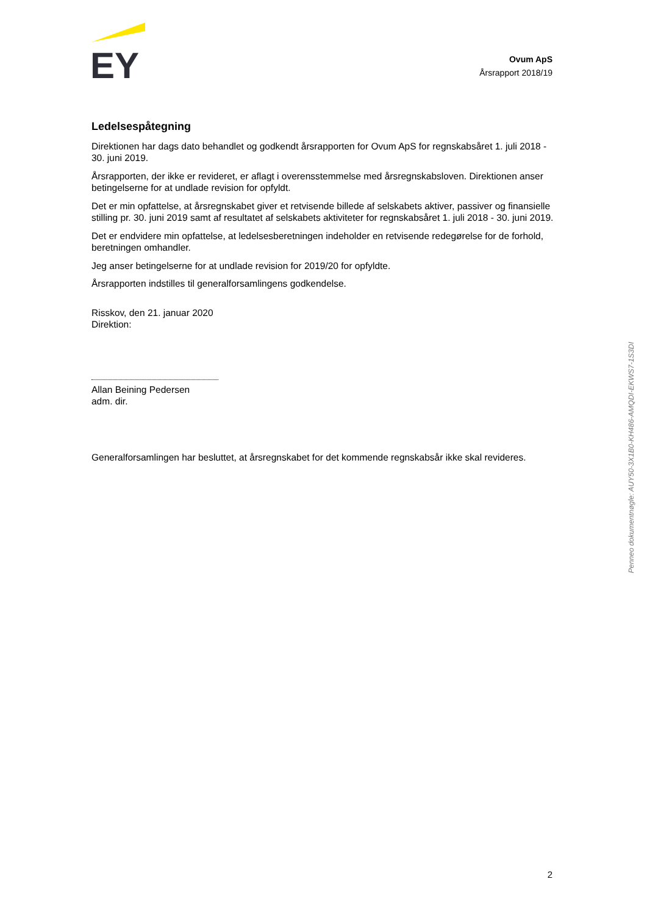EY
Ovum ApS
Årsrapport 2018/19
Ledelsespåtegning
Direktionen har dags dato behandlet og godkendt årsrapporten for Ovum ApS for regnskabsåret 1. juli 2018 - 30. juni 2019.
Årsrapporten, der ikke er revideret, er aflagt i overensstemmelse med årsregnskabsloven. Direktionen anser betingelserne for at undlade revision for opfyldt.
Det er min opfattelse, at årsregnskabet giver et retvisende billede af selskabets aktiver, passiver og finansielle stilling pr. 30. juni 2019 samt af resultatet af selskabets aktiviteter for regnskabsåret 1. juli 2018 - 30. juni 2019.
Det er endvidere min opfattelse, at ledelsesberetningen indeholder en retvisende redegørelse for de forhold, beretningen omhandler.
Jeg anser betingelserne for at undlade revision for 2019/20 for opfyldte.
Årsrapporten indstilles til generalforsamlingens godkendelse.
Risskov, den 21. januar 2020
Direktion:
Allan Beining Pedersen
adm. dir.
Generalforsamlingen har besluttet, at årsregnskabet for det kommende regnskabsår ikke skal revideres.
Penneo dokumentnøgle: AUY50-3X1B0-KH486-AMQDI-EKWS7-1S3DI
2